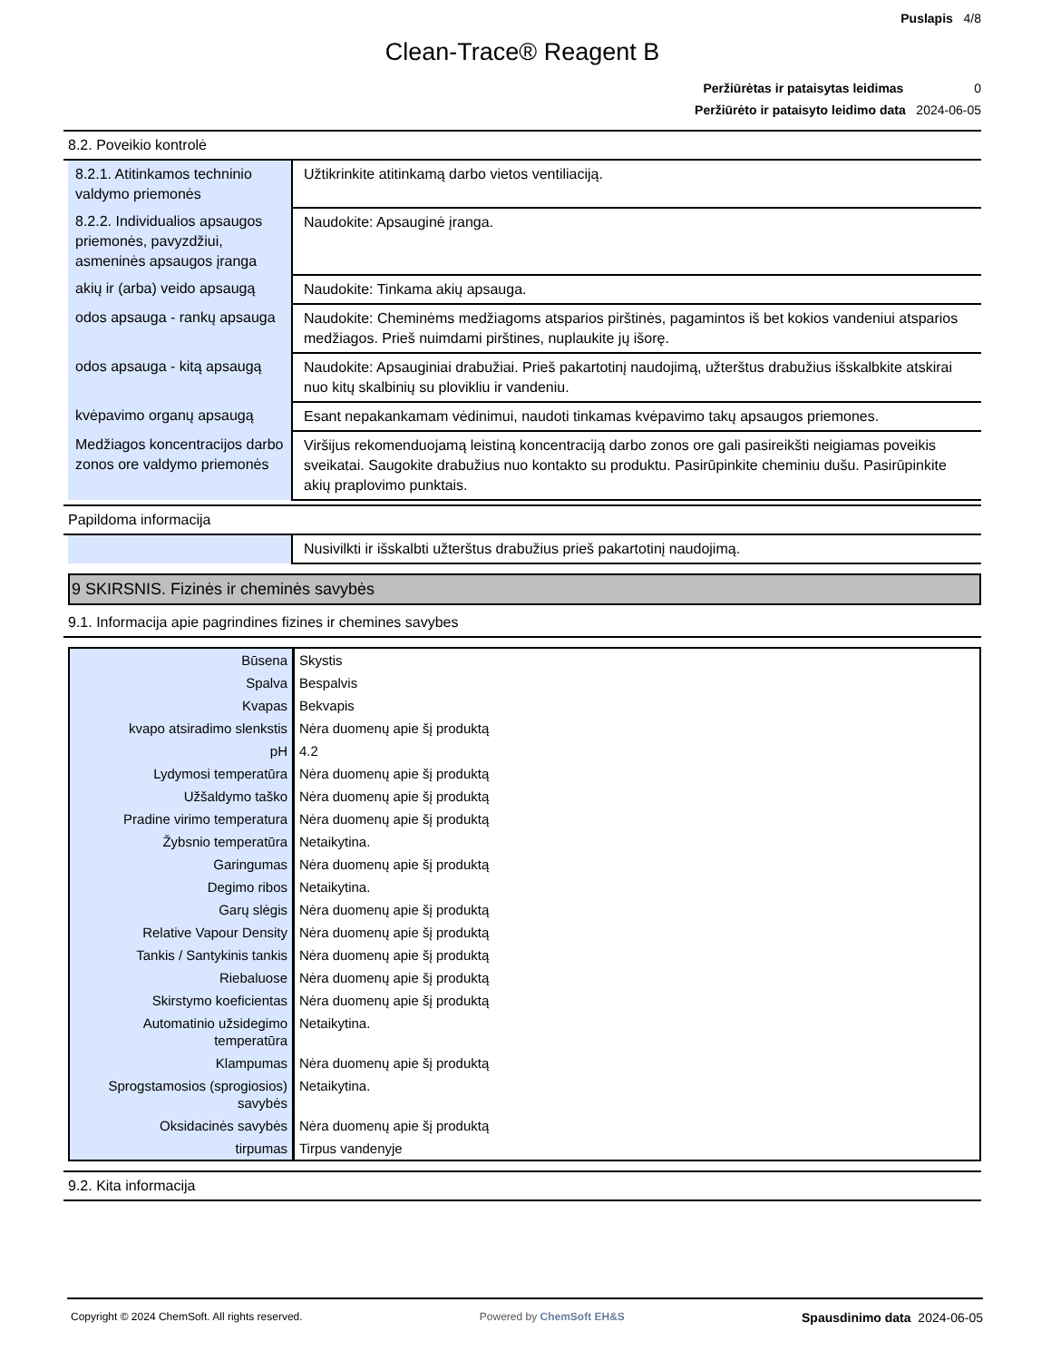Puslapis 4/8
Clean-Trace® Reagent B
Peržiūrėtas ir pataisytas leidimas 0
Peržiūrėto ir pataisyto leidimo data 2024-06-05
8.2. Poveikio kontrolė
| 8.2.1. Atitinkamos techninio valdymo priemonės | Užtikrinkite atitinkamą darbo vietos ventiliaciją. |
| 8.2.2. Individualios apsaugos priemonės, pavyzdžiui, asmeninės apsaugos įranga | Naudokite: Apsauginė įranga. |
| akių ir (arba) veido apsaugą | Naudokite: Tinkama akių apsauga. |
| odos apsauga - rankų apsauga | Naudokite: Cheminėms medžiagoms atsparios pirštinės, pagamintos iš bet kokios vandeniui atsparios medžiagos. Prieš nuimdami pirštines, nuplaukite jų išorę. |
| odos apsauga - kitą apsaugą | Naudokite: Apsauginiai drabužiai. Prieš pakartotinį naudojimą, užterštus drabužius išskalbkite atskirai nuo kitų skalbinių su plovikliu ir vandeniu. |
| kvėpavimo organų apsaugą | Esant nepakankamam vėdinimui, naudoti tinkamas kvėpavimo takų apsaugos priemones. |
| Medžiagos koncentracijos darbo zonos ore valdymo priemonės | Viršijus rekomenduojamą leistiną koncentraciją darbo zonos ore gali pasireikšti neigiamas poveikis sveikatai. Saugokite drabužius nuo kontakto su produktu. Pasirūpinkite cheminiu dušu. Pasirūpinkite akių praplovimo punktais. |
Papildoma informacija
| | Nusivilkti ir išskalbti užterštus drabužius prieš pakartotinį naudojimą. |
9 SKIRSNIS. Fizinės ir cheminės savybės
9.1. Informacija apie pagrindines fizines ir chemines savybes
| Būsena | Skystis |
| Spalva | Bespalvis |
| Kvapas | Bekvapis |
| kvapo atsiradimo slenkstis | Nėra duomenų apie šį produktą |
| pH | 4.2 |
| Lydymosi temperatūra | Nėra duomenų apie šį produktą |
| Užšaldymo taško | Nėra duomenų apie šį produktą |
| Pradine virimo temperatura | Nėra duomenų apie šį produktą |
| Žybsnio temperatūra | Netaikytina. |
| Garingumas | Nėra duomenų apie šį produktą |
| Degimo ribos | Netaikytina. |
| Garų slėgis | Nėra duomenų apie šį produktą |
| Relative Vapour Density | Nėra duomenų apie šį produktą |
| Tankis / Santykinis tankis | Nėra duomenų apie šį produktą |
| Riebaluose | Nėra duomenų apie šį produktą |
| Skirstymo koeficientas | Nėra duomenų apie šį produktą |
| Automatinio užsidegimo temperatūra | Netaikytina. |
| Klampumas | Nėra duomenų apie šį produktą |
| Sprogstamosios (sprogiosios) savybės | Netaikytina. |
| Oksidacinės savybės | Nėra duomenų apie šį produktą |
| tirpumas | Tirpus vandenyje |
9.2. Kita informacija
Copyright © 2024 ChemSoft. All rights reserved. Powered by ChemSoft EH&S Spausdinimo data 2024-06-05